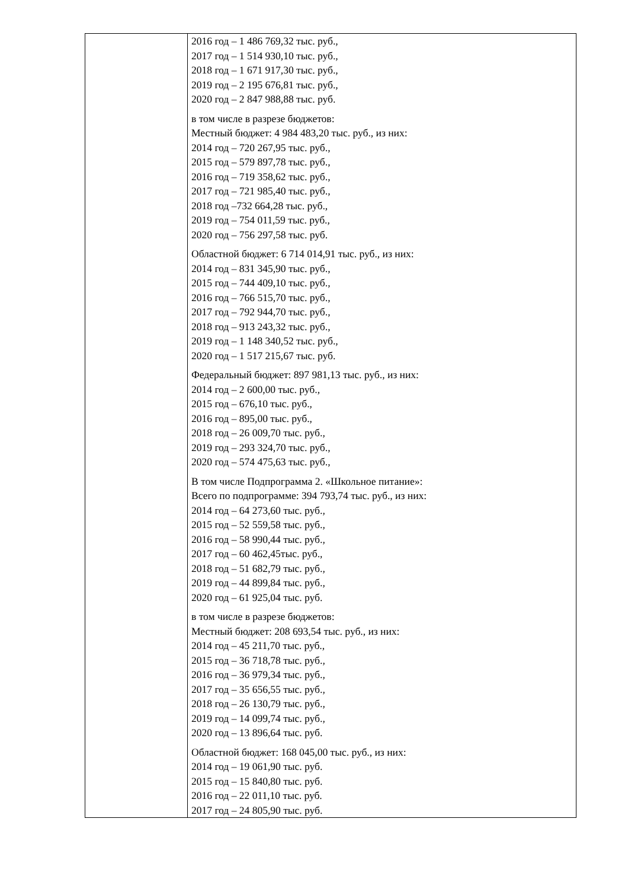| | 2016 год – 1 486 769,32 тыс. руб., 2017 год – 1 514 930,10 тыс. руб., 2018 год – 1 671 917,30 тыс. руб., 2019 год – 2 195 676,81 тыс. руб., 2020 год – 2 847 988,88 тыс. руб. в том числе в разрезе бюджетов: Местный бюджет: 4 984 483,20 тыс. руб., из них: 2014 год – 720 267,95 тыс. руб., 2015 год – 579 897,78 тыс. руб., 2016 год – 719 358,62 тыс. руб., 2017 год – 721 985,40 тыс. руб., 2018 год –732 664,28 тыс. руб., 2019 год – 754 011,59 тыс. руб., 2020 год – 756 297,58 тыс. руб. Областной бюджет: 6 714 014,91 тыс. руб., из них: 2014 год – 831 345,90 тыс. руб., 2015 год – 744 409,10 тыс. руб., 2016 год – 766 515,70 тыс. руб., 2017 год – 792 944,70 тыс. руб., 2018 год – 913 243,32 тыс. руб., 2019 год – 1 148 340,52 тыс. руб., 2020 год – 1 517 215,67 тыс. руб. Федеральный бюджет: 897 981,13 тыс. руб., из них: 2014 год – 2 600,00 тыс. руб., 2015 год – 676,10 тыс. руб., 2016 год – 895,00 тыс. руб., 2018 год – 26 009,70 тыс. руб., 2019 год – 293 324,70 тыс. руб., 2020 год – 574 475,63 тыс. руб., В том числе Подпрограмма 2. «Школьное питание»: Всего по подпрограмме: 394 793,74 тыс. руб., из них: 2014 год – 64 273,60 тыс. руб., 2015 год – 52 559,58 тыс. руб., 2016 год – 58 990,44 тыс. руб., 2017 год – 60 462,45тыс. руб., 2018 год – 51 682,79 тыс. руб., 2019 год – 44 899,84 тыс. руб., 2020 год – 61 925,04 тыс. руб. в том числе в разрезе бюджетов: Местный бюджет: 208 693,54 тыс. руб., из них: 2014 год – 45 211,70 тыс. руб., 2015 год – 36 718,78 тыс. руб., 2016 год – 36 979,34 тыс. руб., 2017 год – 35 656,55 тыс. руб., 2018 год – 26 130,79 тыс. руб., 2019 год – 14 099,74 тыс. руб., 2020 год – 13 896,64 тыс. руб. Областной бюджет: 168 045,00 тыс. руб., из них: 2014 год – 19 061,90 тыс. руб. 2015 год – 15 840,80 тыс. руб. 2016 год – 22 011,10 тыс. руб. 2017 год – 24 805,90 тыс. руб. |